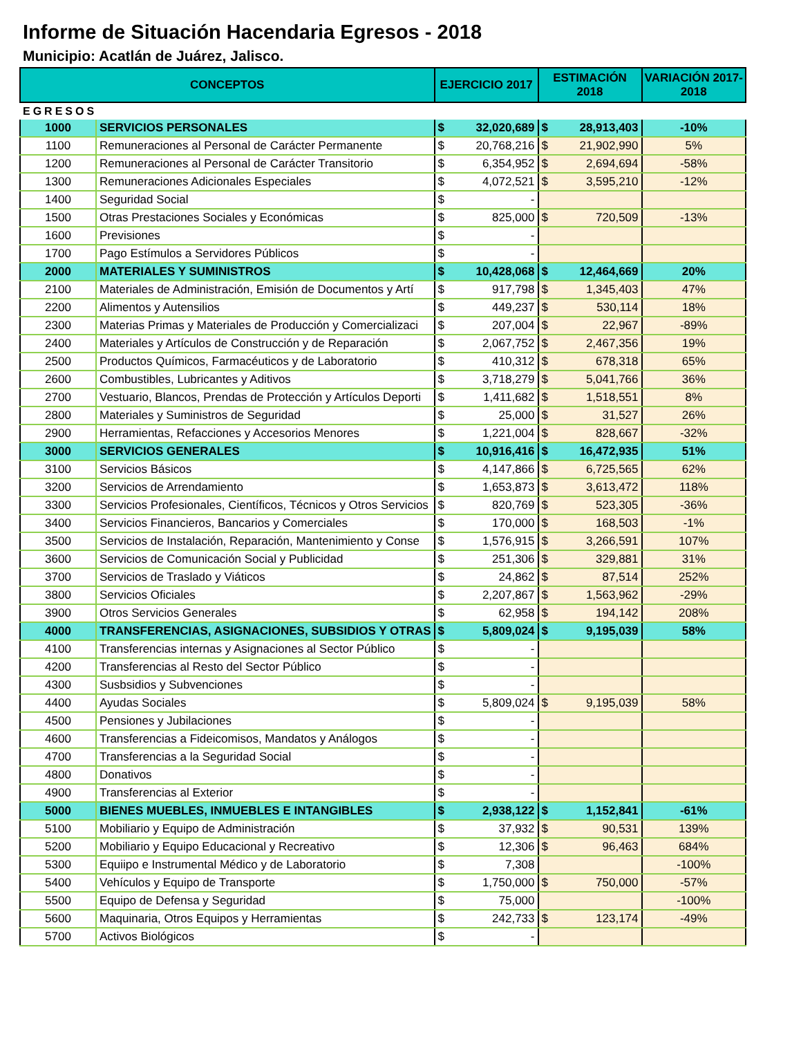Informe de Situación Hacendaria Egresos - 2018
Municipio: Acatlán de Juárez, Jalisco.
| CONCEPTOS | | EJERCICIO 2017 | | ESTIMACIÓN 2018 | | VARIACIÓN 2017- 2018 |
| --- | --- | --- | --- | --- | --- | --- |
| EGRESOS | | | | | | |
| 1000 | SERVICIOS PERSONALES | $ | 32,020,689 | $ | 28,913,403 | -10% |
| 1100 | Remuneraciones al Personal de Carácter Permanente | $ | 20,768,216 | $ | 21,902,990 | 5% |
| 1200 | Remuneraciones al Personal de Carácter Transitorio | $ | 6,354,952 | $ | 2,694,694 | -58% |
| 1300 | Remuneraciones Adicionales Especiales | $ | 4,072,521 | $ | 3,595,210 | -12% |
| 1400 | Seguridad Social | $ | - | | | |
| 1500 | Otras Prestaciones Sociales y Económicas | $ | 825,000 | $ | 720,509 | -13% |
| 1600 | Previsiones | $ | - | | | |
| 1700 | Pago Estímulos a Servidores Públicos | $ | - | | | |
| 2000 | MATERIALES Y SUMINISTROS | $ | 10,428,068 | $ | 12,464,669 | 20% |
| 2100 | Materiales de Administración, Emisión de Documentos y Artí | $ | 917,798 | $ | 1,345,403 | 47% |
| 2200 | Alimentos y Autensilios | $ | 449,237 | $ | 530,114 | 18% |
| 2300 | Materias Primas y Materiales de Producción y Comercializaci | $ | 207,004 | $ | 22,967 | -89% |
| 2400 | Materiales y Artículos de Construcción y de Reparación | $ | 2,067,752 | $ | 2,467,356 | 19% |
| 2500 | Productos Químicos, Farmacéuticos y de Laboratorio | $ | 410,312 | $ | 678,318 | 65% |
| 2600 | Combustibles, Lubricantes y Aditivos | $ | 3,718,279 | $ | 5,041,766 | 36% |
| 2700 | Vestuario, Blancos, Prendas de Protección y Artículos Deporti | $ | 1,411,682 | $ | 1,518,551 | 8% |
| 2800 | Materiales y Suministros de Seguridad | $ | 25,000 | $ | 31,527 | 26% |
| 2900 | Herramientas, Refacciones y Accesorios Menores | $ | 1,221,004 | $ | 828,667 | -32% |
| 3000 | SERVICIOS GENERALES | $ | 10,916,416 | $ | 16,472,935 | 51% |
| 3100 | Servicios Básicos | $ | 4,147,866 | $ | 6,725,565 | 62% |
| 3200 | Servicios de Arrendamiento | $ | 1,653,873 | $ | 3,613,472 | 118% |
| 3300 | Servicios Profesionales, Científicos, Técnicos y Otros Servicios | $ | 820,769 | $ | 523,305 | -36% |
| 3400 | Servicios Financieros, Bancarios y Comerciales | $ | 170,000 | $ | 168,503 | -1% |
| 3500 | Servicios de Instalación, Reparación, Mantenimiento y Conse | $ | 1,576,915 | $ | 3,266,591 | 107% |
| 3600 | Servicios de Comunicación Social y Publicidad | $ | 251,306 | $ | 329,881 | 31% |
| 3700 | Servicios de Traslado y Viáticos | $ | 24,862 | $ | 87,514 | 252% |
| 3800 | Servicios Oficiales | $ | 2,207,867 | $ | 1,563,962 | -29% |
| 3900 | Otros Servicios Generales | $ | 62,958 | $ | 194,142 | 208% |
| 4000 | TRANSFERENCIAS, ASIGNACIONES, SUBSIDIOS Y OTRAS | $ | 5,809,024 | $ | 9,195,039 | 58% |
| 4100 | Transferencias internas y Asignaciones al Sector Público | $ | - | | | |
| 4200 | Transferencias al Resto del Sector Público | $ | - | | | |
| 4300 | Susbsidios y Subvenciones | $ | - | | | |
| 4400 | Ayudas Sociales | $ | 5,809,024 | $ | 9,195,039 | 58% |
| 4500 | Pensiones y Jubilaciones | $ | - | | | |
| 4600 | Transferencias a Fideicomisos, Mandatos y Análogos | $ | - | | | |
| 4700 | Transferencias a la Seguridad Social | $ | - | | | |
| 4800 | Donativos | $ | - | | | |
| 4900 | Transferencias al Exterior | $ | - | | | |
| 5000 | BIENES MUEBLES, INMUEBLES E INTANGIBLES | $ | 2,938,122 | $ | 1,152,841 | -61% |
| 5100 | Mobiliario y Equipo de Administración | $ | 37,932 | $ | 90,531 | 139% |
| 5200 | Mobiliario y Equipo Educacional y Recreativo | $ | 12,306 | $ | 96,463 | 684% |
| 5300 | Equiipo e Instrumental Médico y de Laboratorio | $ | 7,308 | | | -100% |
| 5400 | Vehículos y Equipo de Transporte | $ | 1,750,000 | $ | 750,000 | -57% |
| 5500 | Equipo de Defensa y Seguridad | $ | 75,000 | | | -100% |
| 5600 | Maquinaria, Otros Equipos y Herramientas | $ | 242,733 | $ | 123,174 | -49% |
| 5700 | Activos Biológicos | $ | - | | | |